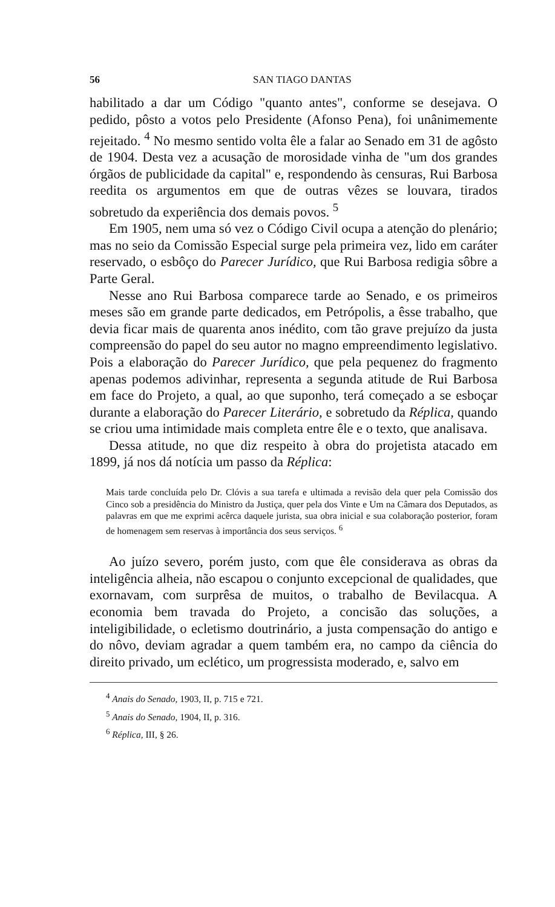56 SAN TIAGO DANTAS
habilitado a dar um Código "quanto antes", conforme se desejava. O pedido, pôsto a votos pelo Presidente (Afonso Pena), foi unânimemente rejeitado. <sup>4</sup> No mesmo sentido volta êle a falar ao Senado em 31 de agôsto de 1904. Desta vez a acusação de morosidade vinha de "um dos grandes órgãos de publicidade da capital" e, respondendo às censuras, Rui Barbosa reedita os argumentos em que de outras vêzes se louvara, tirados sobretudo da experiência dos demais povos. <sup>5</sup>
Em 1905, nem uma só vez o Código Civil ocupa a atenção do plenário; mas no seio da Comissão Especial surge pela primeira vez, lido em caráter reservado, o esbôço do Parecer Jurídico, que Rui Barbosa redigia sôbre a Parte Geral.
Nesse ano Rui Barbosa comparece tarde ao Senado, e os primeiros meses são em grande parte dedicados, em Petrópolis, a êsse trabalho, que devia ficar mais de quarenta anos inédito, com tão grave prejuízo da justa compreensão do papel do seu autor no magno empreendimento legislativo. Pois a elaboração do Parecer Jurídico, que pela pequenez do fragmento apenas podemos adivinhar, representa a segunda atitude de Rui Barbosa em face do Projeto, a qual, ao que suponho, terá começado a se esboçar durante a elaboração do Parecer Literário, e sobretudo da Réplica, quando se criou uma intimidade mais completa entre êle e o texto, que analisava.
Dessa atitude, no que diz respeito à obra do projetista atacado em 1899, já nos dá notícia um passo da Réplica:
Mais tarde concluída pelo Dr. Clóvis a sua tarefa e ultimada a revisão dela quer pela Comissão dos Cinco sob a presidência do Ministro da Justiça, quer pela dos Vinte e Um na Câmara dos Deputados, as palavras em que me exprimi acêrca daquele jurista, sua obra inicial e sua colaboração posterior, foram de homenagem sem reservas à importância dos seus serviços. <sup>6</sup>
Ao juízo severo, porém justo, com que êle considerava as obras da inteligência alheia, não escapou o conjunto excepcional de qualidades, que exornavam, com surprêsa de muitos, o trabalho de Bevilacqua. A economia bem travada do Projeto, a concisão das soluções, a inteligibilidade, o ecletismo doutrinário, a justa compensação do antigo e do nôvo, deviam agradar a quem também era, no campo da ciência do direito privado, um eclético, um progressista moderado, e, salvo em
<sup>4</sup> Anais do Senado, 1903, II, p. 715 e 721.
<sup>5</sup> Anais do Senado, 1904, II, p. 316.
<sup>6</sup> Réplica, III, § 26.